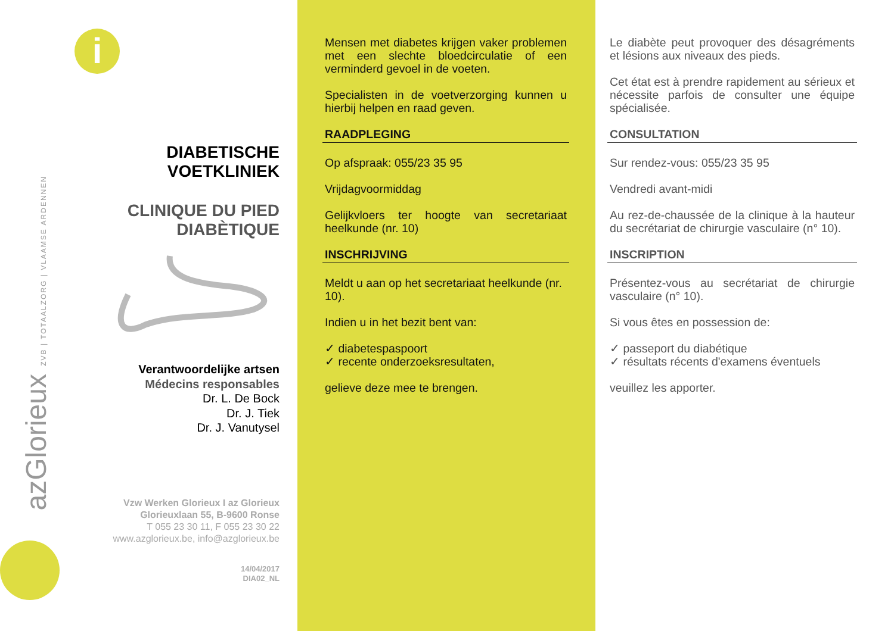i
DIABETISCHE
VOETKLINIEK
CLINIQUE DU PIED
DIABÈTIQUE
Verantwoordelijke artsen
Médecins responsables
Dr. L. De Bock
Dr. J. Tiek
Dr. J. Vanutysel
Vzw Werken Glorieux I az Glorieux
Glorieuxlaan 55, B-9600 Ronse
T 055 23 30 11, F 055 23 30 22
www.azglorieux.be, info@azglorieux.be
14/04/2017
DIA02_NL
azGlorieux ZVB | TOTAALZORG | VLAAMSE ARDENNEN
Mensen met diabetes krijgen vaker problemen met een slechte bloedcirculatie of een verminderd gevoel in de voeten.
Specialisten in de voetverzorging kunnen u hierbij helpen en raad geven.
RAADPLEGING
Op afspraak: 055/23 35 95
Vrijdagvoormiddag
Gelijkvloers ter hoogte van secretariaat heelkunde (nr. 10)
INSCHRIJVING
Meldt u aan op het secretariaat heelkunde (nr. 10).
Indien u in het bezit bent van:
✓ diabetespaspoort
✓ recente onderzoeksresultaten,
gelieve deze mee te brengen.
Le diabète peut provoquer des désagréments et lésions aux niveaux des pieds.
Cet état est à prendre rapidement au sérieux et nécessite parfois de consulter une équipe spécialisée.
CONSULTATION
Sur rendez-vous: 055/23 35 95
Vendredi avant-midi
Au rez-de-chaussée de la clinique à la hauteur du secrétariat de chirurgie vasculaire (n° 10).
INSCRIPTION
Présentez-vous au secrétariat de chirurgie vasculaire (n° 10).
Si vous êtes en possession de:
✓ passeport du diabétique
✓ résultats récents d'examens éventuels
veuillez les apporter.